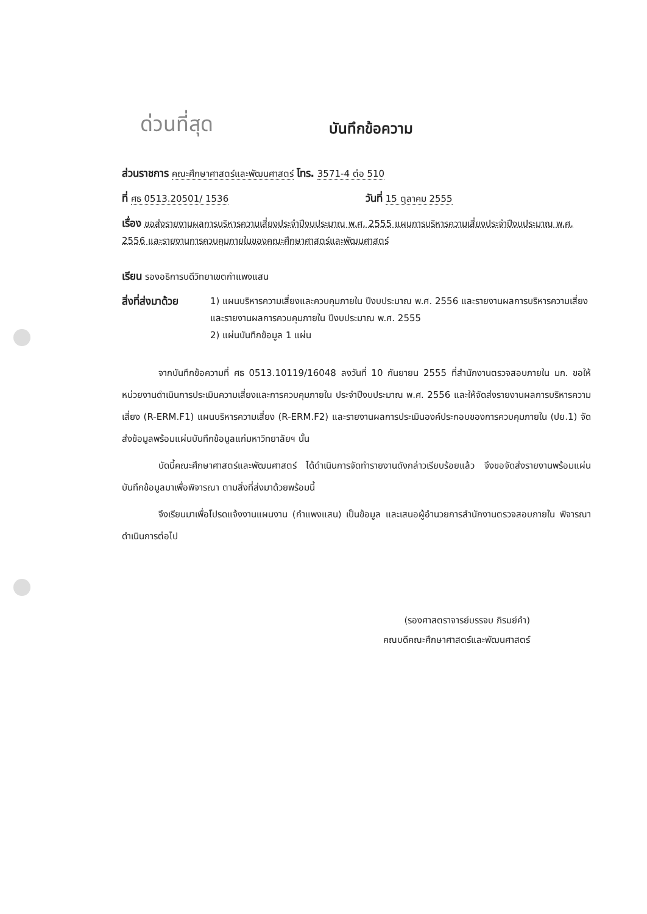ด่วนที่สุด
บันทึกข้อความ
ส่วนราชการ คณะศึกษาศาสตร์และพัฒนศาสตร์ โทร. 3571-4 ต่อ 510
ที่ ศธ 0513.20501/ 1536 วันที่ 15 ตุลาคม 2555
เรื่อง ขอส่งรายงานผลการบริหารความเสี่ยงประจำปีงบประมาณ พ.ศ. 2555 แผนการบริหารความเสี่ยงประจำปีงบประมาณ พ.ศ. 2556 และรายงานการควบคุมภายในของคณะศึกษาศาสตร์และพัฒนศาสตร์
เรียน รองอธิการบดีวิทยาเขตกำแพงแสน
สิ่งที่ส่งมาด้วย
1) แผนบริหารความเสี่ยงและควบคุมภายใน ปีงบประมาณ พ.ศ. 2556 และรายงานผลการบริหารความเสี่ยงและรายงานผลการควบคุมภายใน ปีงบประมาณ พ.ศ. 2555
2) แผ่นบันทึกข้อมูล 1 แผ่น
จากบันทึกข้อความที่ ศธ 0513.10119/16048 ลงวันที่ 10 กันยายน 2555 ที่สำนักงานตรวจสอบภายใน มก. ขอให้หน่วยงานดำเนินการประเมินความเสี่ยงและการควบคุมภายใน ประจำปีงบประมาณ พ.ศ. 2556 และให้จัดส่งรายงานผลการบริหารความเสี่ยง (R-ERM.F1) แผนบริหารความเสี่ยง (R-ERM.F2) และรายงานผลการประเมินองค์ประกอบของการควบคุมภายใน (ปย.1) จัดส่งข้อมูลพร้อมแผ่นบันทึกข้อมูลแก่มหาวิทยาลัยฯ นั้น
บัดนี้คณะศึกษาศาสตร์และพัฒนศาสตร์ ได้ดำเนินการจัดทำรายงานดังกล่าวเรียบร้อยแล้ว จึงขอจัดส่งรายงานพร้อมแผ่นบันทึกข้อมูลมาเพื่อพิจารณา ตามสิ่งที่ส่งมาด้วยพร้อมนี้
จึงเรียนมาเพื่อโปรดแจ้งงานแผนงาน (กำแพงแสน) เป็นข้อมูล และเสนอผู้อำนวยการสำนักงานตรวจสอบภายใน พิจารณาดำเนินการต่อไป
(รองศาสตราจารย์บรรจบ ภิรมย์คำ)
คณบดีคณะศึกษาศาสตร์และพัฒนศาสตร์